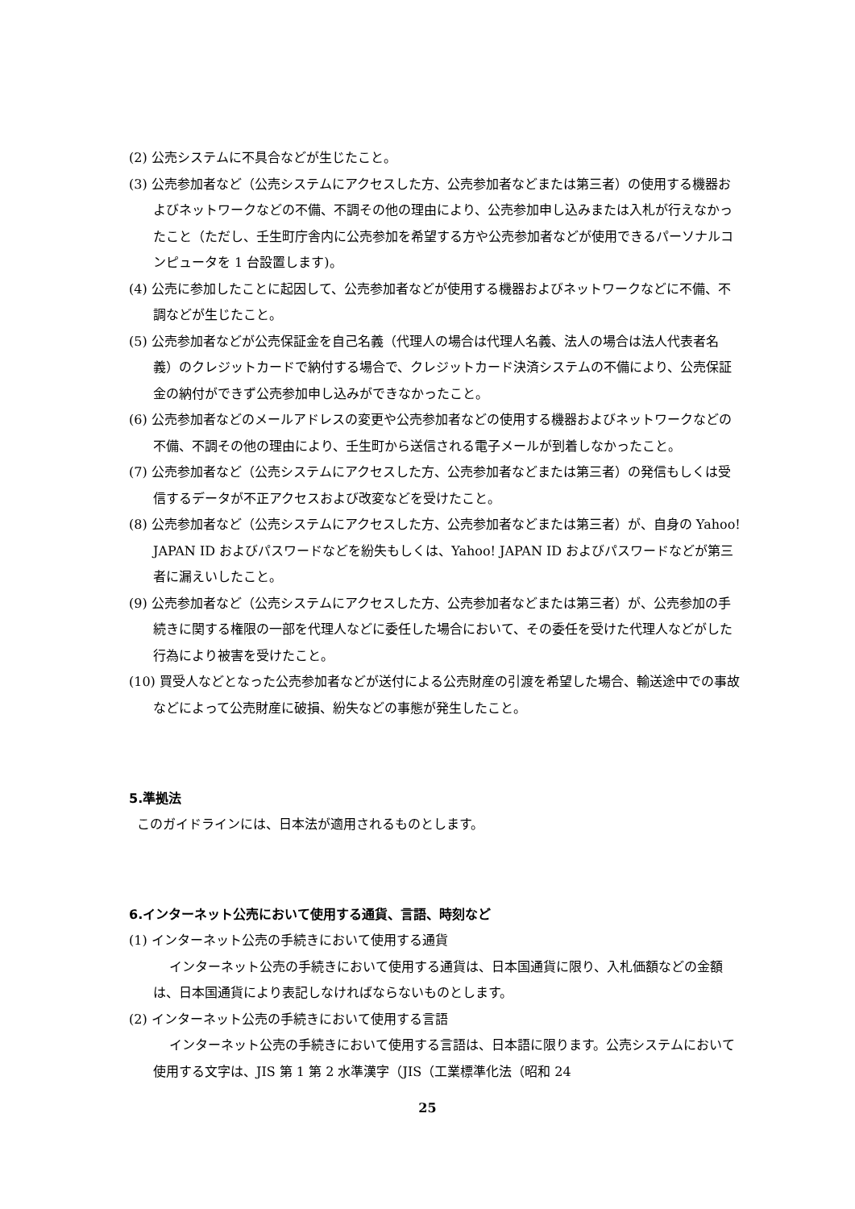(2) 公売システムに不具合などが生じたこと。
(3) 公売参加者など（公売システムにアクセスした方、公売参加者などまたは第三者）の使用する機器およびネットワークなどの不備、不調その他の理由により、公売参加申し込みまたは入札が行えなかったこと（ただし、壬生町庁舎内に公売参加を希望する方や公売参加者などが使用できるパーソナルコンピュータを 1 台設置します)。
(4) 公売に参加したことに起因して、公売参加者などが使用する機器およびネットワークなどに不備、不調などが生じたこと。
(5) 公売参加者などが公売保証金を自己名義（代理人の場合は代理人名義、法人の場合は法人代表者名義）のクレジットカードで納付する場合で、クレジットカード決済システムの不備により、公売保証金の納付ができず公売参加申し込みができなかったこと。
(6) 公売参加者などのメールアドレスの変更や公売参加者などの使用する機器およびネットワークなどの不備、不調その他の理由により、壬生町から送信される電子メールが到着しなかったこと。
(7) 公売参加者など（公売システムにアクセスした方、公売参加者などまたは第三者）の発信もしくは受信するデータが不正アクセスおよび改変などを受けたこと。
(8) 公売参加者など（公売システムにアクセスした方、公売参加者などまたは第三者）が、自身の Yahoo! JAPAN ID およびパスワードなどを紛失もしくは、Yahoo! JAPAN ID およびパスワードなどが第三者に漏えいしたこと。
(9) 公売参加者など（公売システムにアクセスした方、公売参加者などまたは第三者）が、公売参加の手続きに関する権限の一部を代理人などに委任した場合において、その委任を受けた代理人などがした行為により被害を受けたこと。
(10) 買受人などとなった公売参加者などが送付による公売財産の引渡を希望した場合、輸送途中での事故などによって公売財産に破損、紛失などの事態が発生したこと。
5.準拠法
このガイドラインには、日本法が適用されるものとします。
6.インターネット公売において使用する通貨、言語、時刻など
(1) インターネット公売の手続きにおいて使用する通貨
インターネット公売の手続きにおいて使用する通貨は、日本国通貨に限り、入札価額などの金額は、日本国通貨により表記しなければならないものとします。
(2) インターネット公売の手続きにおいて使用する言語
インターネット公売の手続きにおいて使用する言語は、日本語に限ります。公売システムにおいて使用する文字は、JIS 第 1 第 2 水準漢字（JIS（工業標準化法（昭和 24
25